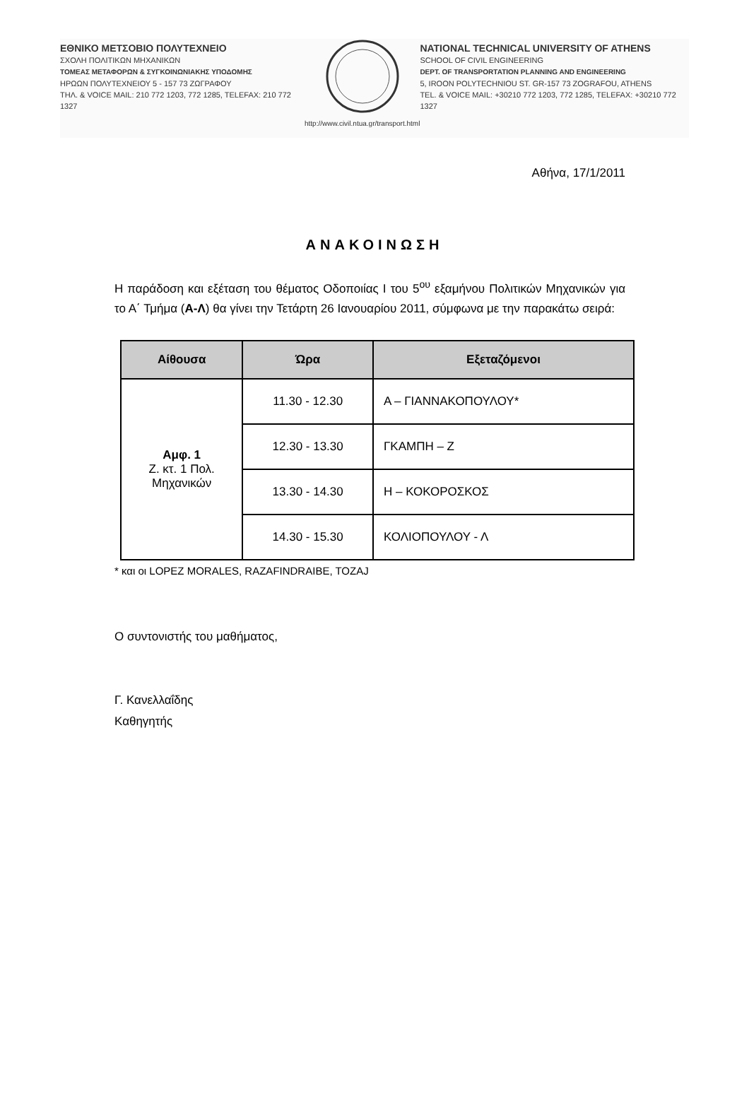ΕΘΝΙΚΟ ΜΕΤΣΟΒΙΟ ΠΟΛΥΤΕΧΝΕΙΟ
ΣΧΟΛΗ ΠΟΛΙΤΙΚΩΝ ΜΗΧΑΝΙΚΩΝ
ΤΟΜΕΑΣ ΜΕΤΑΦΟΡΩΝ & ΣΥΓΚΟΙΝΩΝΙΑΚΗΣ ΥΠΟΔΟΜΗΣ
ΗΡΩΩΝ ΠΟΛΥΤΕΧΝΕΙΟΥ 5 - 157 73 ΖΩΓΡΑΦΟΥ
ΤΗΛ. & VOICE MAIL: 210 772 1203, 772 1285, TELEFAX: 210 772 1327
http://www.civil.ntua.gr/transport.html
NATIONAL TECHNICAL UNIVERSITY OF ATHENS
SCHOOL OF CIVIL ENGINEERING
DEPT. OF TRANSPORTATION PLANNING AND ENGINEERING
5, IROON POLYTECHNIOU ST. GR-157 73 ZOGRAFOU, ATHENS
TEL. & VOICE MAIL: +30210 772 1203, 772 1285, TELEFAX: +30210 772 1327
Αθήνα, 17/1/2011
ΑΝΑΚΟΙΝΩΣΗ
Η παράδοση και εξέταση του θέματος Οδοποιίας Ι του 5<sup>ου</sup> εξαμήνου Πολιτικών Μηχανικών για το Α΄ Τμήμα (Α-Λ) θα γίνει την Τετάρτη 26 Ιανουαρίου 2011, σύμφωνα με την παρακάτω σειρά:
| Αίθουσα | Ώρα | Εξεταζόμενοι |
| --- | --- | --- |
| Αμφ. 1 Ζ. κτ. 1 Πολ. Μηχανικών | 11.30 - 12.30 | Α – ΓΙΑΝΝΑΚΟΠΟΥΛΟΥ* |
| | 12.30 - 13.30 | ΓΚΑΜΠΗ – Ζ |
| | 13.30 - 14.30 | Η – ΚΟΚΟΡΟΣΚΟΣ |
| | 14.30 - 15.30 | ΚΟΛΙΟΠΟΥΛΟΥ - Λ |
* και οι LOPEZ MORALES, RAZAFINDRAIBE, TOZAJ
Ο συντονιστής του μαθήματος,
Γ. Κανελλαΐδης
Καθηγητής